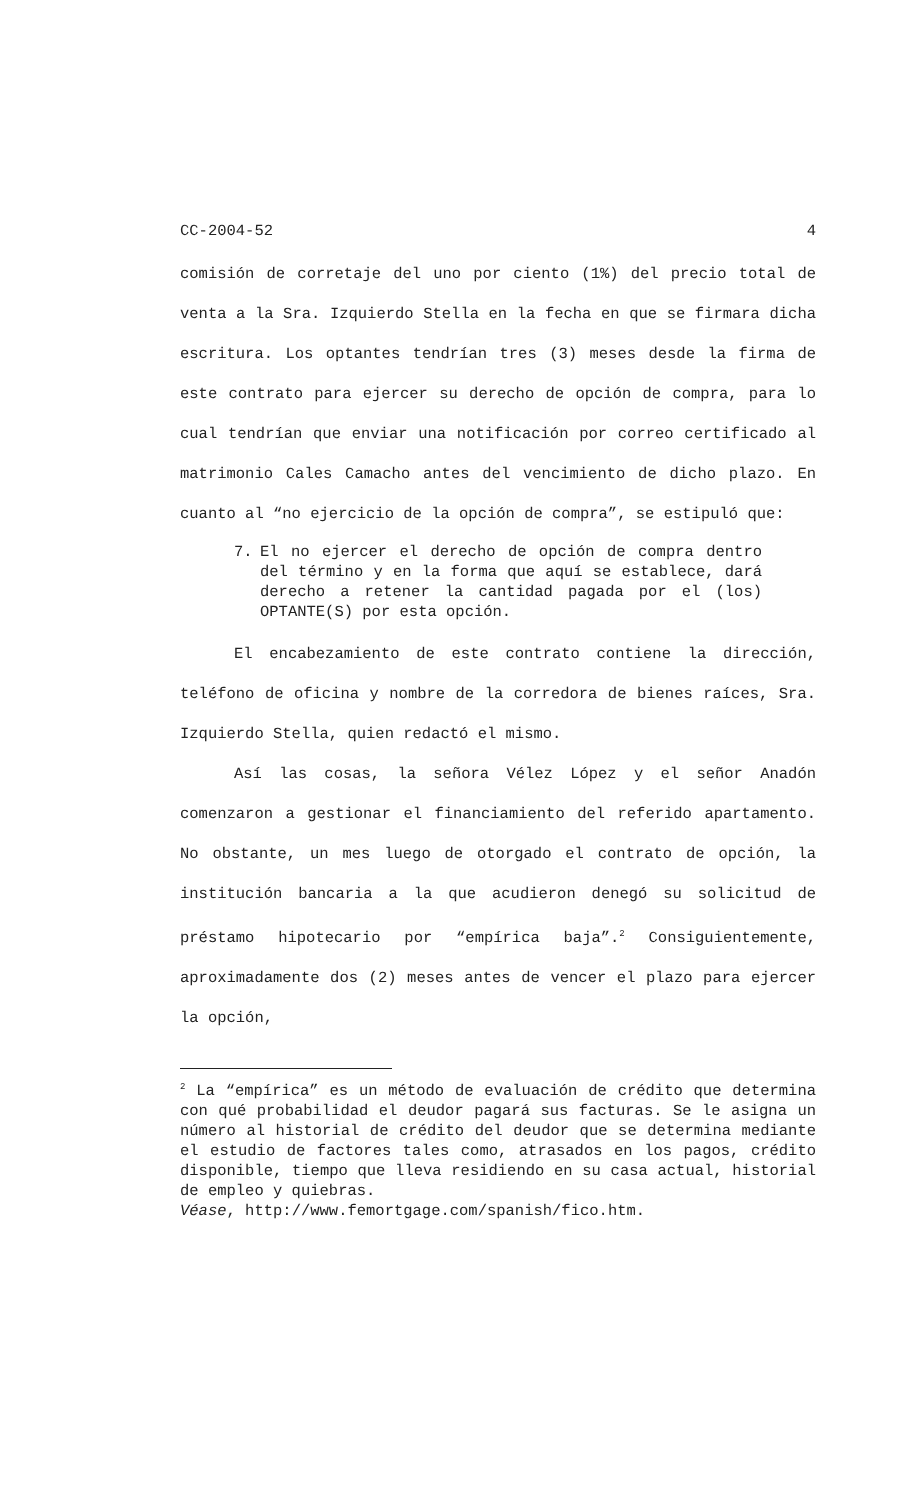CC-2004-52 4
comisión de corretaje del uno por ciento (1%) del precio total de venta a la Sra. Izquierdo Stella en la fecha en que se firmara dicha escritura. Los optantes tendrían tres (3) meses desde la firma de este contrato para ejercer su derecho de opción de compra, para lo cual tendrían que enviar una notificación por correo certificado al matrimonio Cales Camacho antes del vencimiento de dicho plazo. En cuanto al “no ejercicio de la opción de compra”, se estipuló que:
7. El no ejercer el derecho de opción de compra dentro del término y en la forma que aquí se establece, dará derecho a retener la cantidad pagada por el (los) OPTANTE(S) por esta opción.
El encabezamiento de este contrato contiene la dirección, teléfono de oficina y nombre de la corredora de bienes raíces, Sra. Izquierdo Stella, quien redactó el mismo.
Así las cosas, la señora Vélez López y el señor Anadón comenzaron a gestionar el financiamiento del referido apartamento. No obstante, un mes luego de otorgado el contrato de opción, la institución bancaria a la que acudieron denegó su solicitud de préstamo hipotecario por “empírica baja”.<sup>2</sup> Consiguientemente, aproximadamente dos (2) meses antes de vencer el plazo para ejercer la opción,
<sup>2</sup> La “empírica” es un método de evaluación de crédito que determina con qué probabilidad el deudor pagará sus facturas. Se le asigna un número al historial de crédito del deudor que se determina mediante el estudio de factores tales como, atrasados en los pagos, crédito disponible, tiempo que lleva residiendo en su casa actual, historial de empleo y quiebras.
Véase, http://www.femortgage.com/spanish/fico.htm.